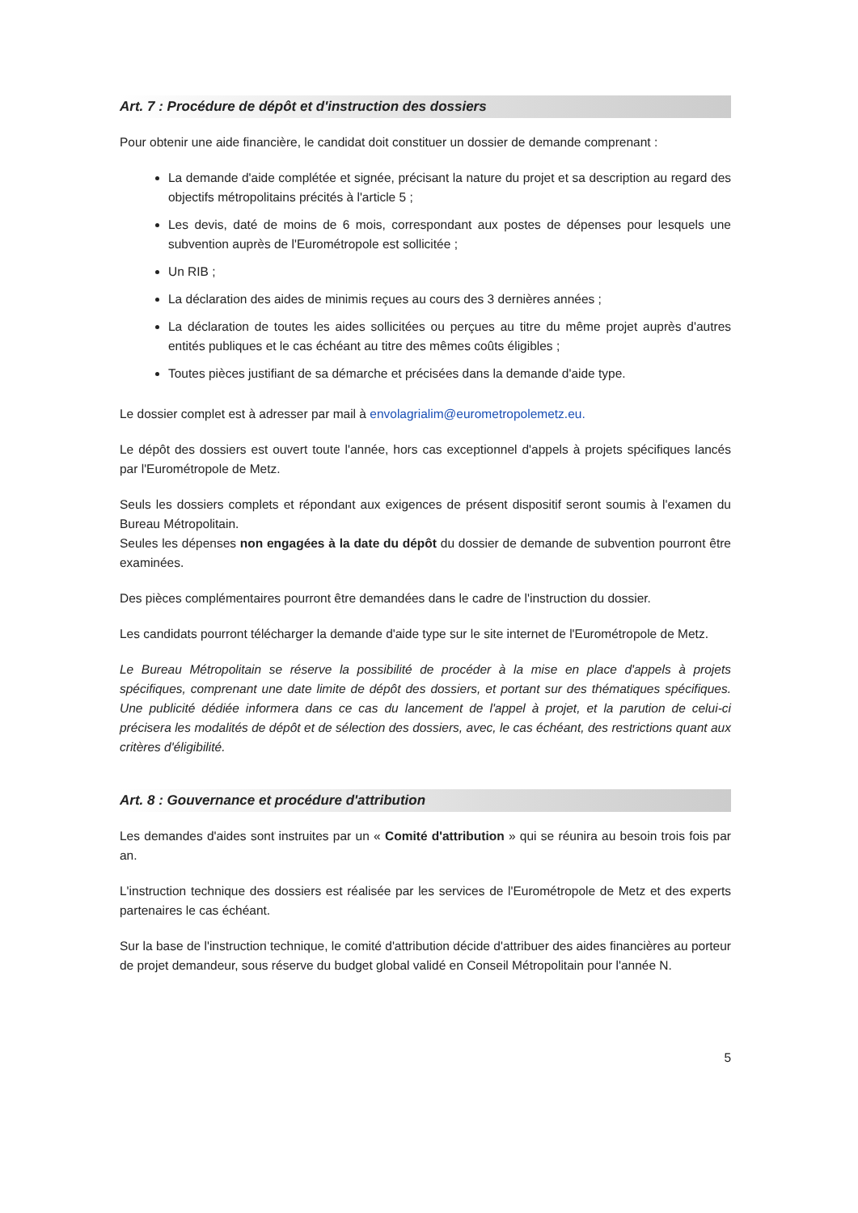Art. 7 : Procédure de dépôt et d'instruction des dossiers
Pour obtenir une aide financière, le candidat doit constituer un dossier de demande comprenant :
La demande d'aide complétée et signée, précisant la nature du projet et sa description au regard des objectifs métropolitains précités à l'article 5 ;
Les devis, daté de moins de 6 mois, correspondant aux postes de dépenses pour lesquels une subvention auprès de l'Eurométropole est sollicitée ;
Un RIB ;
La déclaration des aides de minimis reçues au cours des 3 dernières années ;
La déclaration de toutes les aides sollicitées ou perçues au titre du même projet auprès d'autres entités publiques et le cas échéant au titre des mêmes coûts éligibles ;
Toutes pièces justifiant de sa démarche et précisées dans la demande d'aide type.
Le dossier complet est à adresser par mail à envolagrialim@eurometropolemetz.eu.
Le dépôt des dossiers est ouvert toute l'année, hors cas exceptionnel d'appels à projets spécifiques lancés par l'Eurométropole de Metz.
Seuls les dossiers complets et répondant aux exigences de présent dispositif seront soumis à l'examen du Bureau Métropolitain.
Seules les dépenses non engagées à la date du dépôt du dossier de demande de subvention pourront être examinées.
Des pièces complémentaires pourront être demandées dans le cadre de l'instruction du dossier.
Les candidats pourront télécharger la demande d'aide type sur le site internet de l'Eurométropole de Metz.
Le Bureau Métropolitain se réserve la possibilité de procéder à la mise en place d'appels à projets spécifiques, comprenant une date limite de dépôt des dossiers, et portant sur des thématiques spécifiques. Une publicité dédiée informera dans ce cas du lancement de l'appel à projet, et la parution de celui-ci précisera les modalités de dépôt et de sélection des dossiers, avec, le cas échéant, des restrictions quant aux critères d'éligibilité.
Art. 8 : Gouvernance et procédure d'attribution
Les demandes d'aides sont instruites par un « Comité d'attribution » qui se réunira au besoin trois fois par an.
L'instruction technique des dossiers est réalisée par les services de l'Eurométropole de Metz et des experts partenaires le cas échéant.
Sur la base de l'instruction technique, le comité d'attribution décide d'attribuer des aides financières au porteur de projet demandeur, sous réserve du budget global validé en Conseil Métropolitain pour l'année N.
5